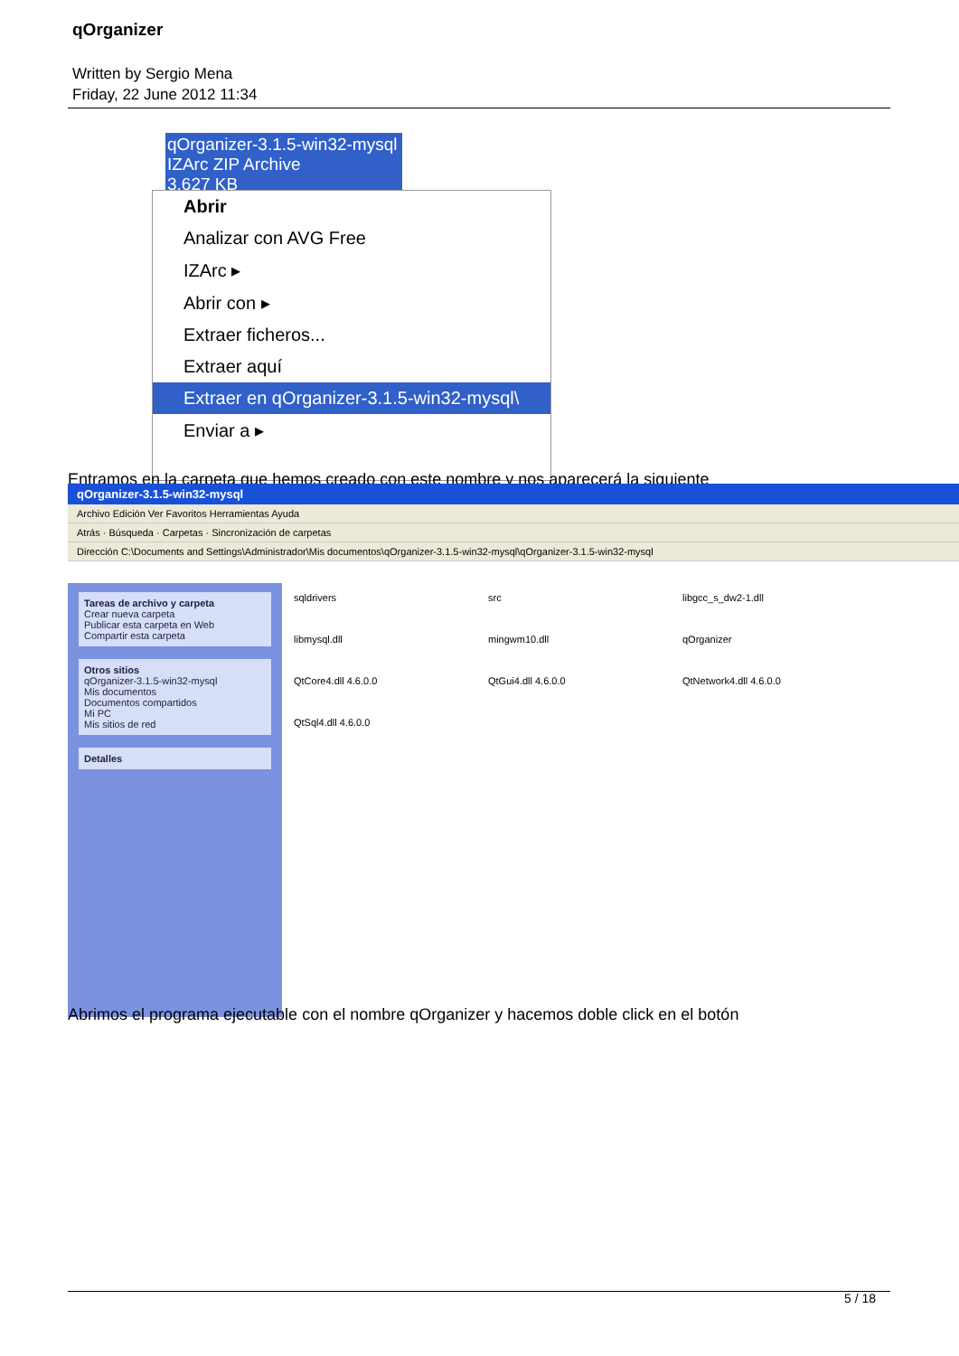qOrganizer
Written by Sergio Mena
Friday, 22 June 2012 11:34
qOrganizer-3.1.5-win32-mysql
IZArc ZIP Archive
3.627 KB
Abrir
Analizar con AVG Free
IZArc ▸
Abrir con ▸
Extraer ficheros...
Extraer aquí
Extraer en qOrganizer-3.1.5-win32-mysql\
Enviar a ▸
Entramos en la carpeta que hemos creado con este nombre y nos aparecerá la siguiente
qOrganizer-3.1.5-win32-mysql
Archivo Edición Ver Favoritos Herramientas Ayuda
Atrás · Búsqueda · Carpetas · Sincronización de carpetas
Dirección C:\Documents and Settings\Administrador\Mis documentos\qOrganizer-3.1.5-win32-mysql\qOrganizer-3.1.5-win32-mysql
Tareas de archivo y carpeta
Crear nueva carpeta
Publicar esta carpeta en Web
Compartir esta carpeta
Otros sitios
qOrganizer-3.1.5-win32-mysql
Mis documentos
Documentos compartidos
Mi PC
Mis sitios de red
Detalles
sqldrivers
src
libgcc_s_dw2-1.dll
libmysql.dll
mingwm10.dll
qOrganizer
QtCore4.dll 4.6.0.0
QtGui4.dll 4.6.0.0
QtNetwork4.dll 4.6.0.0
QtSql4.dll 4.6.0.0
Abrimos el programa ejecutable con el nombre qOrganizer y hacemos doble click en el botón
5 / 18